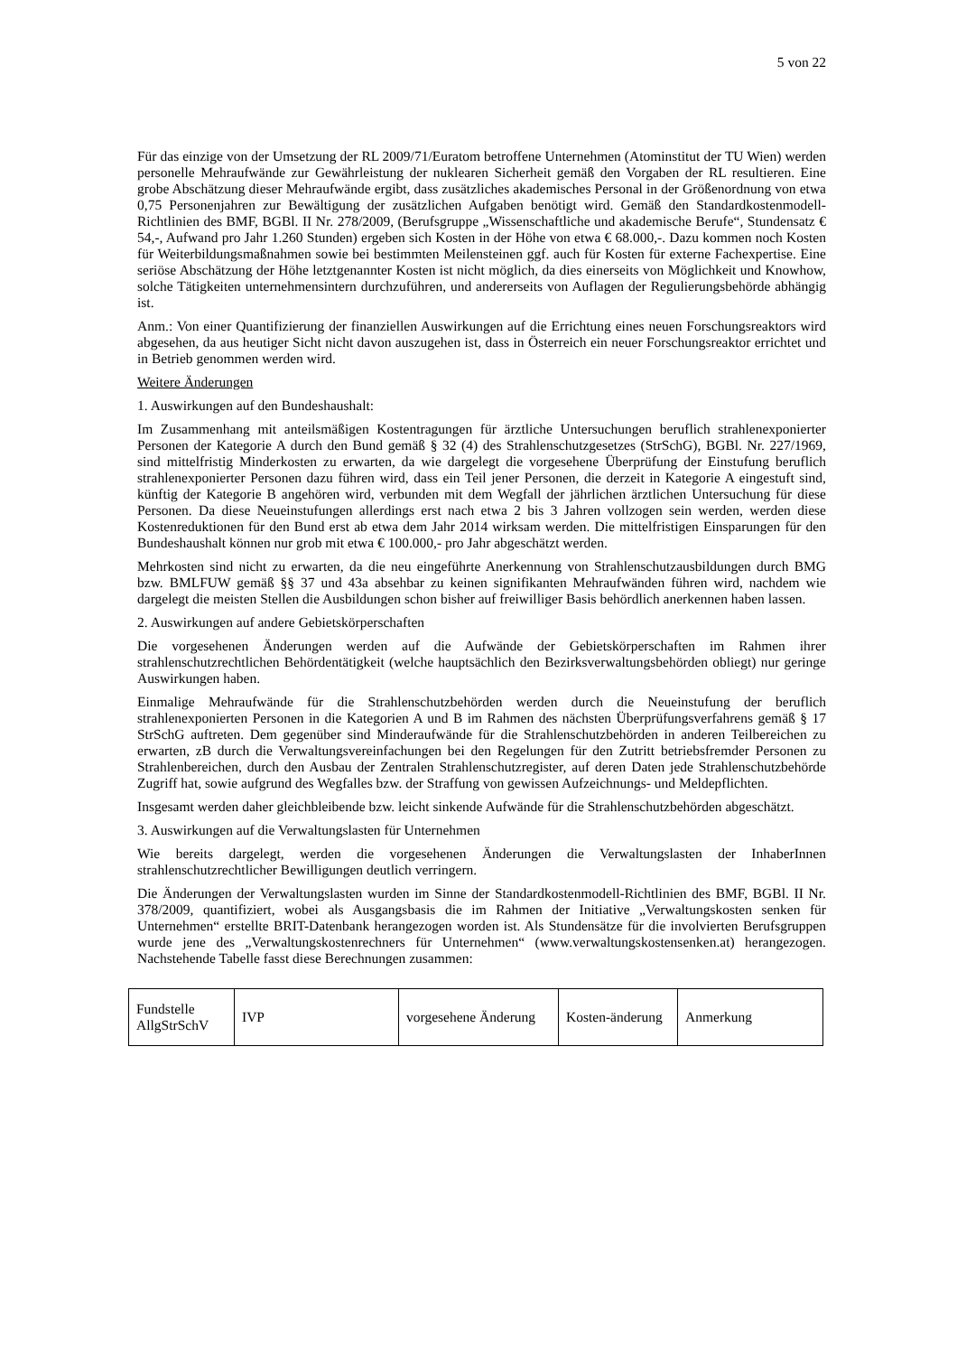5 von 22
Für das einzige von der Umsetzung der RL 2009/71/Euratom betroffene Unternehmen (Atominstitut der TU Wien) werden personelle Mehraufwände zur Gewährleistung der nuklearen Sicherheit gemäß den Vorgaben der RL resultieren. Eine grobe Abschätzung dieser Mehraufwände ergibt, dass zusätzliches akademisches Personal in der Größenordnung von etwa 0,75 Personenjahren zur Bewältigung der zusätzlichen Aufgaben benötigt wird. Gemäß den Standardkostenmodell-Richtlinien des BMF, BGBl. II Nr. 278/2009, (Berufsgruppe „Wissenschaftliche und akademische Berufe“, Stundensatz € 54,-, Aufwand pro Jahr 1.260 Stunden) ergeben sich Kosten in der Höhe von etwa € 68.000,-. Dazu kommen noch Kosten für Weiterbildungsmaßnahmen sowie bei bestimmten Meilensteinen ggf. auch für Kosten für externe Fachexpertise. Eine seriöse Abschätzung der Höhe letztgenannter Kosten ist nicht möglich, da dies einerseits von Möglichkeit und Knowhow, solche Tätigkeiten unternehmensintern durchzuführen, und andererseits von Auflagen der Regulierungsbehörde abhängig ist.
Anm.: Von einer Quantifizierung der finanziellen Auswirkungen auf die Errichtung eines neuen Forschungsreaktors wird abgesehen, da aus heutiger Sicht nicht davon auszugehen ist, dass in Österreich ein neuer Forschungsreaktor errichtet und in Betrieb genommen werden wird.
Weitere Änderungen
1. Auswirkungen auf den Bundeshaushalt:
Im Zusammenhang mit anteilsmäßigen Kostentragungen für ärztliche Untersuchungen beruflich strahlenexponierter Personen der Kategorie A durch den Bund gemäß § 32 (4) des Strahlenschutzgesetzes (StrSchG), BGBl. Nr. 227/1969, sind mittelfristig Minderkosten zu erwarten, da wie dargelegt die vorgesehene Überprüfung der Einstufung beruflich strahlenexponierter Personen dazu führen wird, dass ein Teil jener Personen, die derzeit in Kategorie A eingestuft sind, künftig der Kategorie B angehören wird, verbunden mit dem Wegfall der jährlichen ärztlichen Untersuchung für diese Personen. Da diese Neueinstufungen allerdings erst nach etwa 2 bis 3 Jahren vollzogen sein werden, werden diese Kostenreduktionen für den Bund erst ab etwa dem Jahr 2014 wirksam werden. Die mittelfristigen Einsparungen für den Bundeshaushalt können nur grob mit etwa € 100.000,- pro Jahr abgeschätzt werden.
Mehrkosten sind nicht zu erwarten, da die neu eingeführte Anerkennung von Strahlenschutzausbildungen durch BMG bzw. BMLFUW gemäß §§ 37 und 43a absehbar zu keinen signifikanten Mehraufwänden führen wird, nachdem wie dargelegt die meisten Stellen die Ausbildungen schon bisher auf freiwilliger Basis behördlich anerkennen haben lassen.
2. Auswirkungen auf andere Gebietskörperschaften
Die vorgesehenen Änderungen werden auf die Aufwände der Gebietskörperschaften im Rahmen ihrer strahlenschutzrechtlichen Behördentätigkeit (welche hauptsächlich den Bezirksverwaltungsbehörden obliegt) nur geringe Auswirkungen haben.
Einmalige Mehraufwände für die Strahlenschutzbehörden werden durch die Neueinstufung der beruflich strahlenexponierten Personen in die Kategorien A und B im Rahmen des nächsten Überprüfungsverfahrens gemäß § 17 StrSchG auftreten. Dem gegenüber sind Minderaufwände für die Strahlenschutzbehörden in anderen Teilbereichen zu erwarten, zB durch die Verwaltungsvereinfachungen bei den Regelungen für den Zutritt betriebsfremder Personen zu Strahlenbereichen, durch den Ausbau der Zentralen Strahlenschutzregister, auf deren Daten jede Strahlenschutzbehörde Zugriff hat, sowie aufgrund des Wegfalles bzw. der Straffung von gewissen Aufzeichnungs- und Meldepflichten.
Insgesamt werden daher gleichbleibende bzw. leicht sinkende Aufwände für die Strahlenschutzbehörden abgeschätzt.
3. Auswirkungen auf die Verwaltungslasten für Unternehmen
Wie bereits dargelegt, werden die vorgesehenen Änderungen die Verwaltungslasten der InhaberInnen strahlenschutzrechtlicher Bewilligungen deutlich verringern.
Die Änderungen der Verwaltungslasten wurden im Sinne der Standardkostenmodell-Richtlinien des BMF, BGBl. II Nr. 378/2009, quantifiziert, wobei als Ausgangsbasis die im Rahmen der Initiative „Verwaltungskosten senken für Unternehmen“ erstellte BRIT-Datenbank herangezogen worden ist. Als Stundensätze für die involvierten Berufsgruppen wurde jene des „Verwaltungskostenrechners für Unternehmen“ (www.verwaltungskostensenken.at) herangezogen. Nachstehende Tabelle fasst diese Berechnungen zusammen:
| Fundstelle AllgStrSchV | IVP | vorgesehene Änderung | Kosten-änderung | Anmerkung |